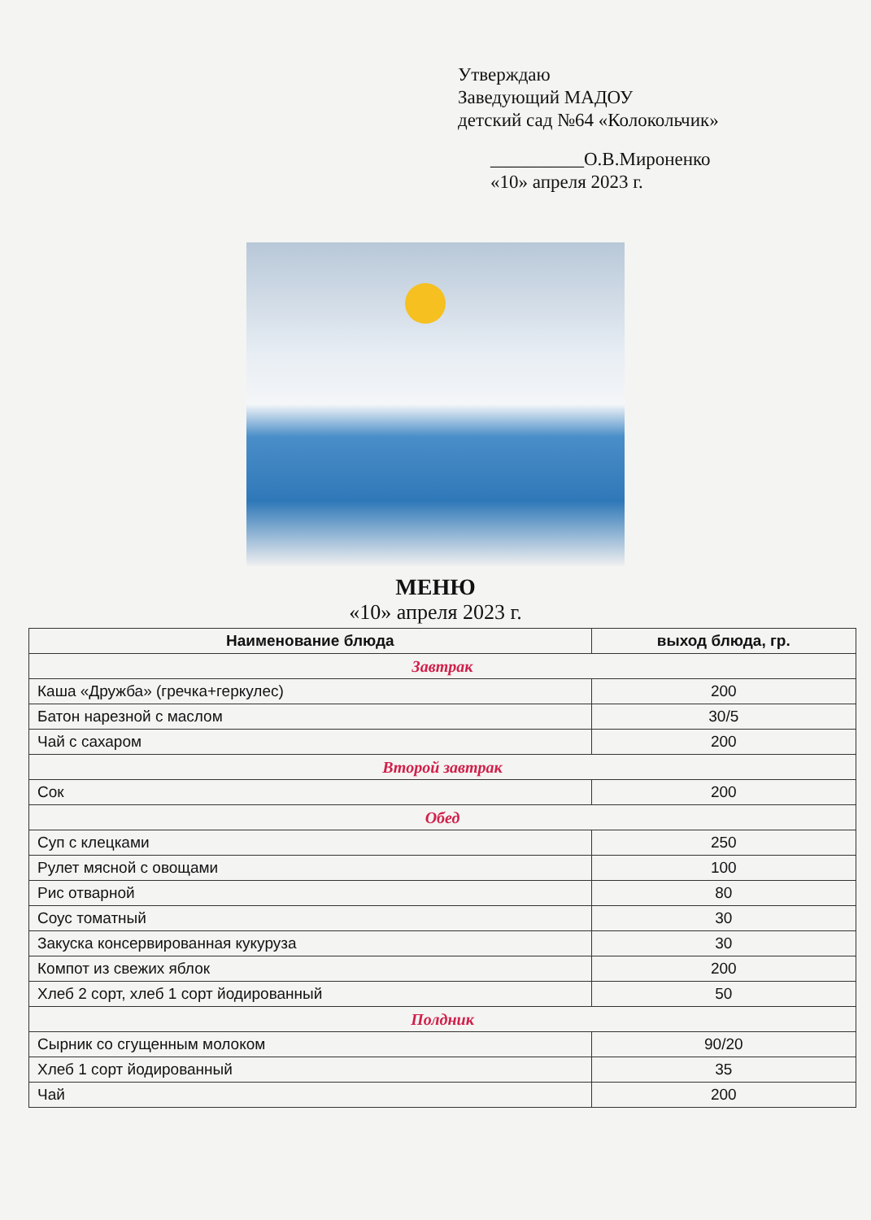Утверждаю
Заведующий МАДОУ
детский сад №64 «Колокольчик»
__________О.В.Мироненко
«10» апреля 2023 г.
МЕНЮ
«10» апреля 2023 г.
| Наименование блюда | выход блюда, гр. |
| --- | --- |
| Завтрак | |
| Каша «Дружба» (гречка+геркулес) | 200 |
| Батон нарезной с маслом | 30/5 |
| Чай с сахаром | 200 |
| Второй завтрак | |
| Сок | 200 |
| Обед | |
| Суп с клецками | 250 |
| Рулет мясной с овощами | 100 |
| Рис отварной | 80 |
| Соус томатный | 30 |
| Закуска консервированная кукуруза | 30 |
| Компот из свежих яблок | 200 |
| Хлеб 2 сорт, хлеб 1 сорт йодированный | 50 |
| Полдник | |
| Сырник со сгущенным молоком | 90/20 |
| Хлеб 1 сорт йодированный | 35 |
| Чай | 200 |